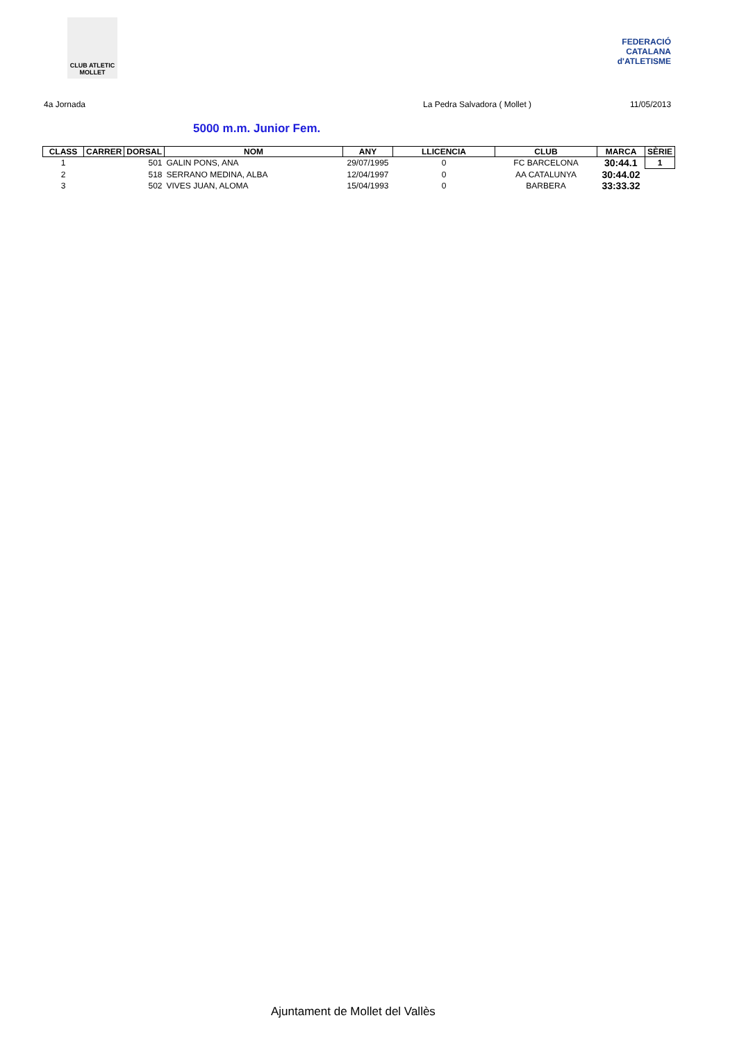CLUB ATLETIC MOLLET
FEDERACIÓ CATALANA d'ATLETISME
4a Jornada La Pedra Salvadora ( Mollet ) 11/05/2013
5000 m.m. Junior Fem.
| CLASS | CARRER | DORSAL | NOM | ANY | LLICENCIA | CLUB | MARCA | SÈRIE |
| --- | --- | --- | --- | --- | --- | --- | --- | --- |
| 1 | | 501 | GALIN PONS, ANA | 29/07/1995 | 0 | FC BARCELONA | 30:44.1 | 1 |
| 2 | | 518 | SERRANO MEDINA, ALBA | 12/04/1997 | 0 | AA CATALUNYA | 30:44.02 | |
| 3 | | 502 | VIVES JUAN, ALOMA | 15/04/1993 | 0 | BARBERA | 33:33.32 | |
Ajuntament de Mollet del Vallès